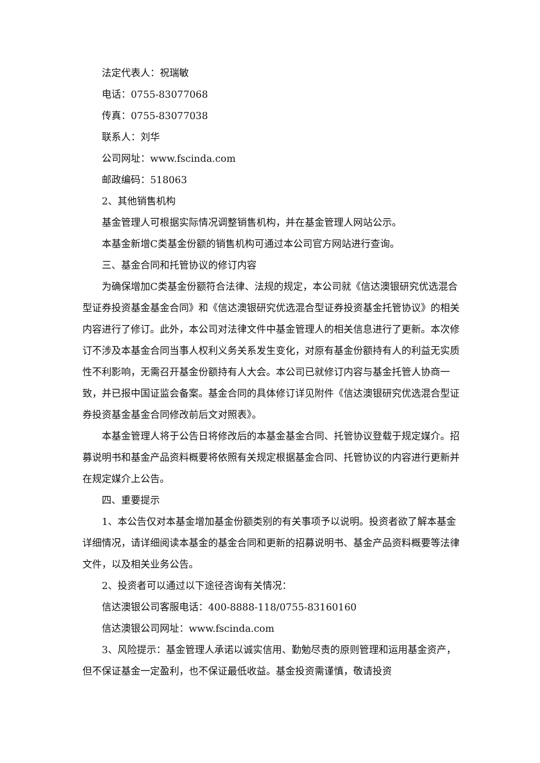法定代表人：祝瑞敏
电话：0755-83077068
传真：0755-83077038
联系人：刘华
公司网址：www.fscinda.com
邮政编码：518063
2、其他销售机构
基金管理人可根据实际情况调整销售机构，并在基金管理人网站公示。
本基金新增C类基金份额的销售机构可通过本公司官方网站进行查询。
三、基金合同和托管协议的修订内容
为确保增加C类基金份额符合法律、法规的规定，本公司就《信达澳银研究优选混合型证券投资基金基金合同》和《信达澳银研究优选混合型证券投资基金托管协议》的相关内容进行了修订。此外，本公司对法律文件中基金管理人的相关信息进行了更新。本次修订不涉及本基金合同当事人权利义务关系发生变化，对原有基金份额持有人的利益无实质性不利影响，无需召开基金份额持有人大会。本公司已就修订内容与基金托管人协商一致，并已报中国证监会备案。基金合同的具体修订详见附件《信达澳银研究优选混合型证券投资基金基金合同修改前后文对照表》。
本基金管理人将于公告日将修改后的本基金基金合同、托管协议登载于规定媒介。招募说明书和基金产品资料概要将依照有关规定根据基金合同、托管协议的内容进行更新并在规定媒介上公告。
四、重要提示
1、本公告仅对本基金增加基金份额类别的有关事项予以说明。投资者欲了解本基金详细情况，请详细阅读本基金的基金合同和更新的招募说明书、基金产品资料概要等法律文件，以及相关业务公告。
2、投资者可以通过以下途径咨询有关情况：
信达澳银公司客服电话：400-8888-118/0755-83160160
信达澳银公司网址：www.fscinda.com
3、风险提示：基金管理人承诺以诚实信用、勤勉尽责的原则管理和运用基金资产，但不保证基金一定盈利，也不保证最低收益。基金投资需谨慎，敬请投资